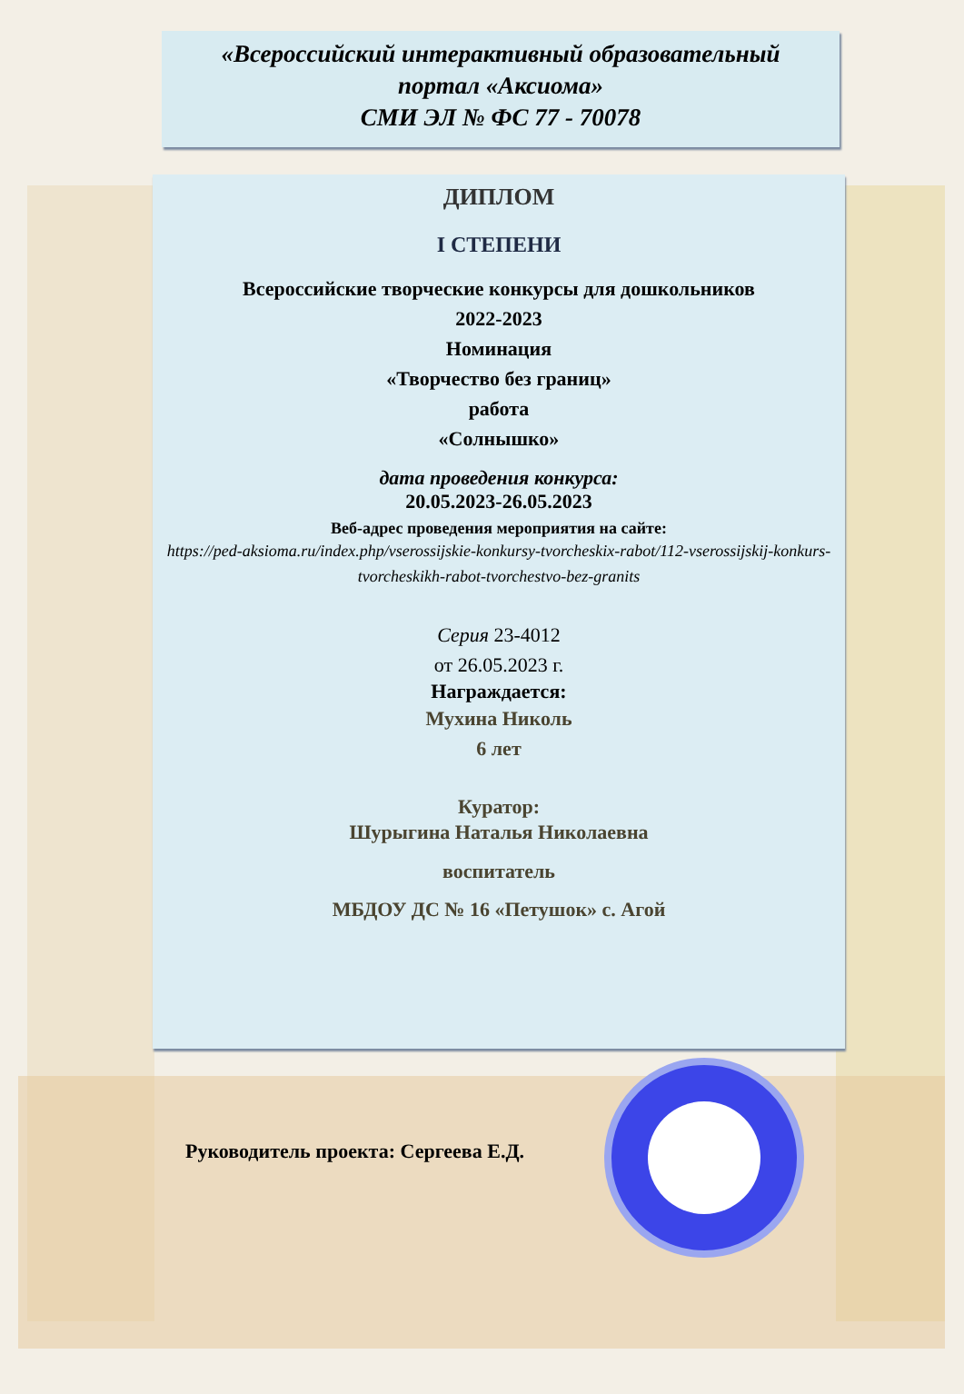«Всероссийский интерактивный образовательный
портал «Аксиома»
СМИ ЭЛ № ФС 77 - 70078
ДИПЛОМ
I СТЕПЕНИ
Всероссийские творческие конкурсы для дошкольников
2022-2023
Номинация
«Творчество без границ»
работа
«Солнышко»
дата проведения конкурса:
20.05.2023-26.05.2023
Веб-адрес проведения мероприятия на сайте:
https://ped-aksioma.ru/index.php/vserossijskie-konkursy-tvorcheskix-rabot/112-vserossijskij-konkurs-tvorcheskikh-rabot-tvorchestvo-bez-granits
Серия 23-4012
от 26.05.2023 г.
Награждается:
Мухина Николь
6 лет
Куратор:
Шурыгина Наталья Николаевна
воспитатель
МБДОУ ДС № 16 «Петушок» с. Агой
Руководитель проекта: Сергеева Е.Д.